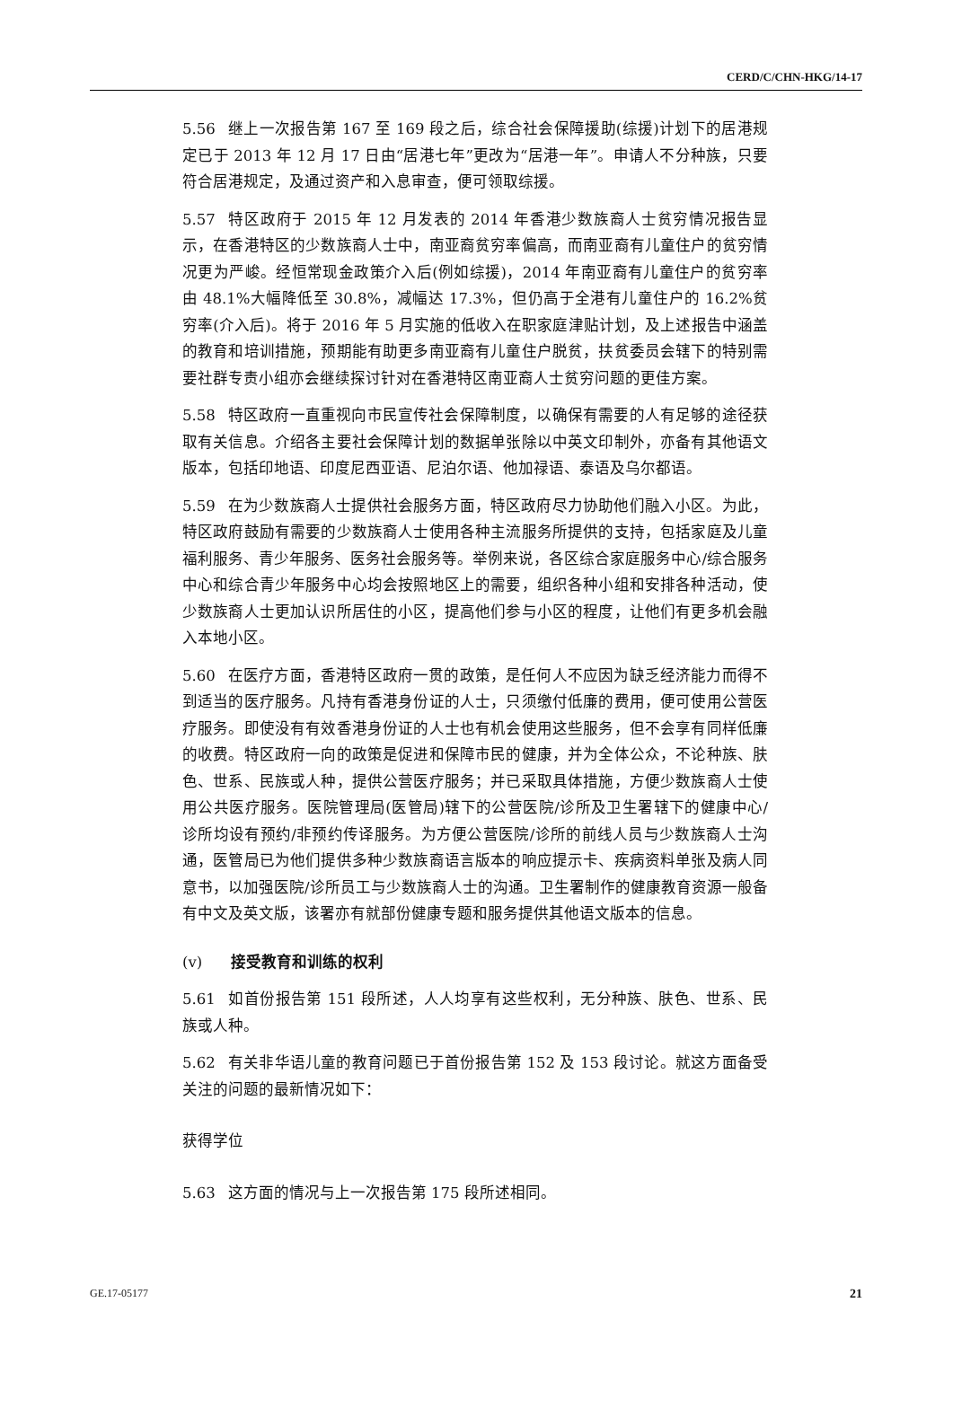CERD/C/CHN-HKG/14-17
5.56 继上一次报告第 167 至 169 段之后，综合社会保障援助(综援)计划下的居港规定已于 2013 年 12 月 17 日由“居港七年”更改为“居港一年”。申请人不分种族，只要符合居港规定，及通过资产和入息审查，便可领取综援。
5.57 特区政府于 2015 年 12 月发表的 2014 年香港少数族裔人士贫穷情况报告显示，在香港特区的少数族裔人士中，南亚裔贫穷率偏高，而南亚裔有儿童住户的贫穷情况更为严峻。经恒常现金政策介入后(例如综援)，2014 年南亚裔有儿童住户的贫穷率由 48.1%大幅降低至 30.8%，减幅达 17.3%，但仍高于全港有儿童住户的 16.2%贫穷率(介入后)。将于 2016 年 5 月实施的低收入在职家庭津贴计划，及上述报告中涵盖的教育和培训措施，预期能有助更多南亚裔有儿童住户脱贫，扶贫委员会辖下的特别需要社群专责小组亦会继续探讨针对在香港特区南亚裔人士贫穷问题的更佳方案。
5.58 特区政府一直重视向市民宣传社会保障制度，以确保有需要的人有足够的途径获取有关信息。介绍各主要社会保障计划的数据单张除以中英文印制外，亦备有其他语文版本，包括印地语、印度尼西亚语、尼泊尔语、他加禄语、泰语及乌尔都语。
5.59 在为少数族裔人士提供社会服务方面，特区政府尽力协助他们融入小区。为此，特区政府鼓励有需要的少数族裔人士使用各种主流服务所提供的支持，包括家庭及儿童福利服务、青少年服务、医务社会服务等。举例来说，各区综合家庭服务中心/综合服务中心和综合青少年服务中心均会按照地区上的需要，组织各种小组和安排各种活动，使少数族裔人士更加认识所居住的小区，提高他们参与小区的程度，让他们有更多机会融入本地小区。
5.60 在医疗方面，香港特区政府一贯的政策，是任何人不应因为缺乏经济能力而得不到适当的医疗服务。凡持有香港身份证的人士，只须缴付低廉的费用，便可使用公营医疗服务。即使没有有效香港身份证的人士也有机会使用这些服务，但不会享有同样低廉的收费。特区政府一向的政策是促进和保障市民的健康，并为全体公众，不论种族、肤色、世系、民族或人种，提供公营医疗服务；并已采取具体措施，方便少数族裔人士使用公共医疗服务。医院管理局(医管局)辖下的公营医院/诊所及卫生署辖下的健康中心/诊所均设有预约/非预约传译服务。为方便公营医院/诊所的前线人员与少数族裔人士沟通，医管局已为他们提供多种少数族裔语言版本的响应提示卡、疾病资料单张及病人同意书，以加强医院/诊所员工与少数族裔人士的沟通。卫生署制作的健康教育资源一般备有中文及英文版，该署亦有就部份健康专题和服务提供其他语文版本的信息。
(v) 接受教育和训练的权利
5.61 如首份报告第 151 段所述，人人均享有这些权利，无分种族、肤色、世系、民族或人种。
5.62 有关非华语儿童的教育问题已于首份报告第 152 及 153 段讨论。就这方面备受关注的问题的最新情况如下：
获得学位
5.63 这方面的情况与上一次报告第 175 段所述相同。
GE.17-05177 21